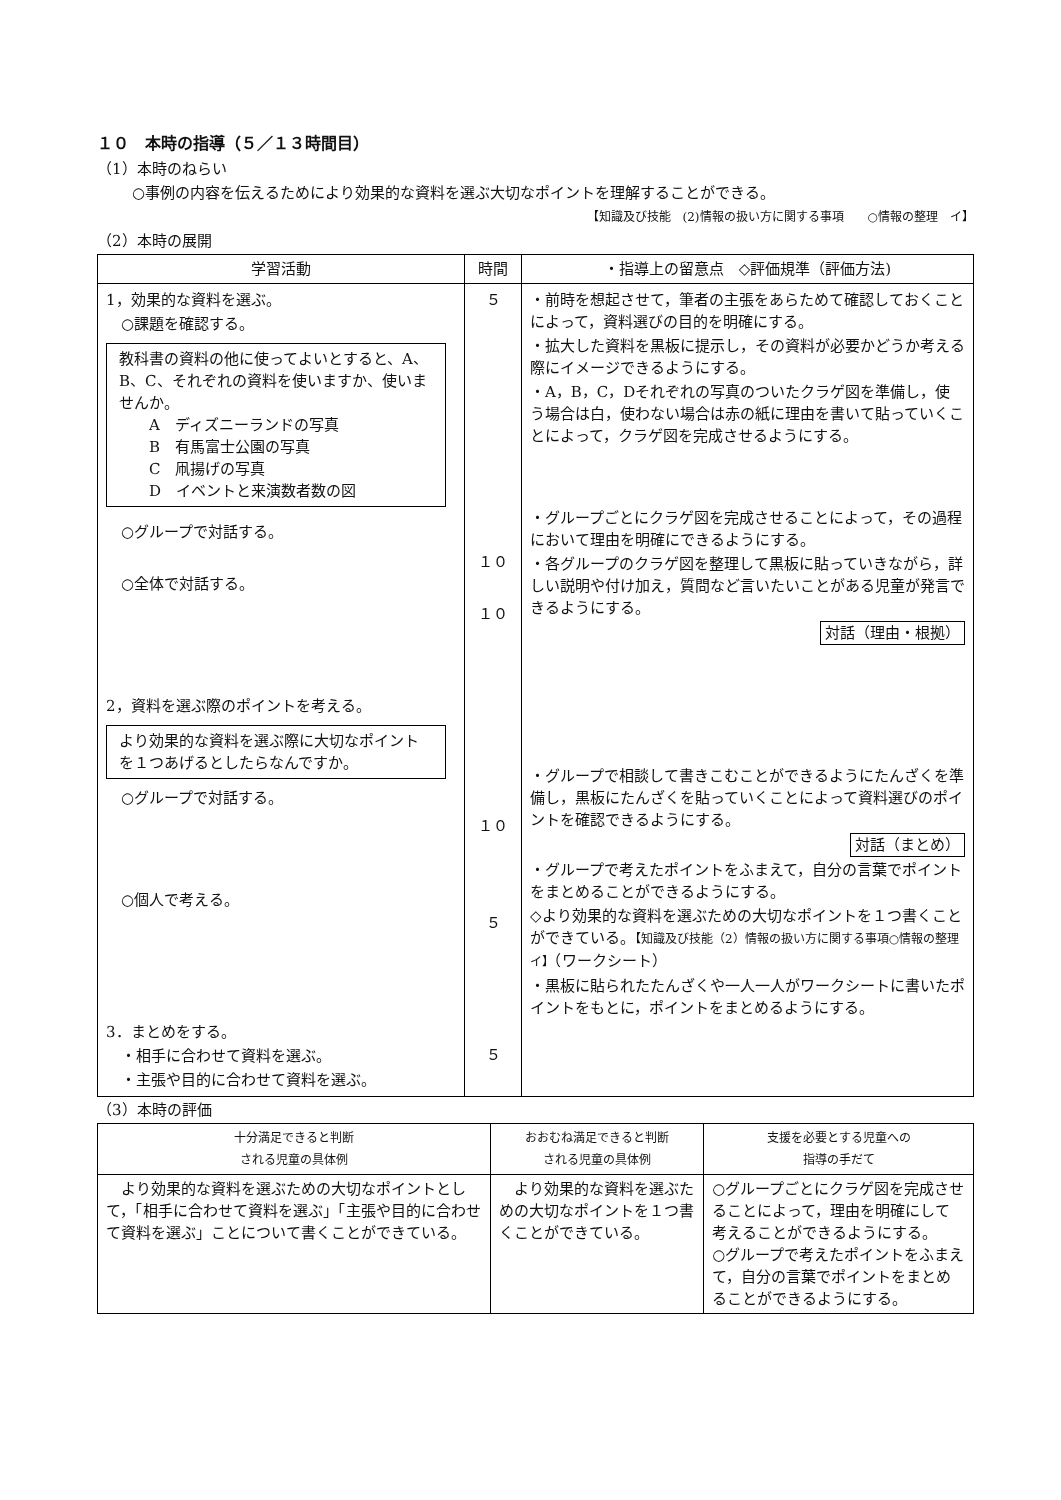１０　本時の指導（５／１３時間目）
（1）本時のねらい
○事例の内容を伝えるためにより効果的な資料を選ぶ大切なポイントを理解することができる。
【知識及び技能　(2)情報の扱い方に関する事項　　○情報の整理　イ】
（2）本時の展開
| 学習活動 | 時間 | ・指導上の留意点 ◇評価規準（評価方法) |
| --- | --- | --- |
| 1，効果的な資料を選ぶ。 ○課題を確認する。 教科書の資料の他に使ってよいとすると、A、B、C、それぞれの資料を使いますか、使いませんか。 A ディズニーランドの写真 B 有馬富士公園の写真 C 凧揚げの写真 D イベントと来演数者数の図 ○グループで対話する。 ○全体で対話する。 2，資料を選ぶ際のポイントを考える。 より効果的な資料を選ぶ際に大切なポイントを１つあげるとしたらなんですか。 ○グループで対話する。 ○個人で考える。 3．まとめをする。 ・相手に合わせて資料を選ぶ。 ・主張や目的に合わせて資料を選ぶ。 | ５ １０ １０ １０ ５ ５ | ・前時を想起させて，筆者の主張をあらためて確認しておくことによって，資料選びの目的を明確にする。 ・拡大した資料を黒板に提示し，その資料が必要かどうか考える際にイメージできるようにする。 ・A，B，C，Dそれぞれの写真のついたクラゲ図を準備し，使う場合は白，使わない場合は赤の紙に理由を書いて貼っていくことによって，クラゲ図を完成させるようにする。 ・グループごとにクラゲ図を完成させることによって，その過程において理由を明確にできるようにする。 ・各グループのクラゲ図を整理して黒板に貼っていきながら，詳しい説明や付け加え，質問など言いたいことがある児童が発言できるようにする。 対話（理由・根拠） ・グループで相談して書きこむことができるようにたんざくを準備し，黒板にたんざくを貼っていくことによって資料選びのポイントを確認できるようにする。 対話（まとめ） ・グループで考えたポイントをふまえて，自分の言葉でポイントをまとめることができるようにする。 ◇より効果的な資料を選ぶための大切なポイントを１つ書くことができている。 【知識及び技能（2）情報の扱い方に関する事項○情報の整理 イ】 （ワークシート） ・黒板に貼られたたんざくや一人一人がワークシートに書いたポイントをもとに，ポイントをまとめるようにする。 |
（3）本時の評価
| 十分満足できると判断 される児童の具体例 | おおむね満足できると判断 される児童の具体例 | 支援を必要とする児童への 指導の手だて |
| --- | --- | --- |
| より効果的な資料を選ぶための大切なポイントとして，「相手に合わせて資料を選ぶ」「主張や目的に合わせて資料を選ぶ」ことについて書くことができている。 | より効果的な資料を選ぶための大切なポイントを１つ書くことができている。 | ○グループごとにクラゲ図を完成させることによって，理由を明確にして考えることができるようにする。 ○グループで考えたポイントをふまえて，自分の言葉でポイントをまとめることができるようにする。 |